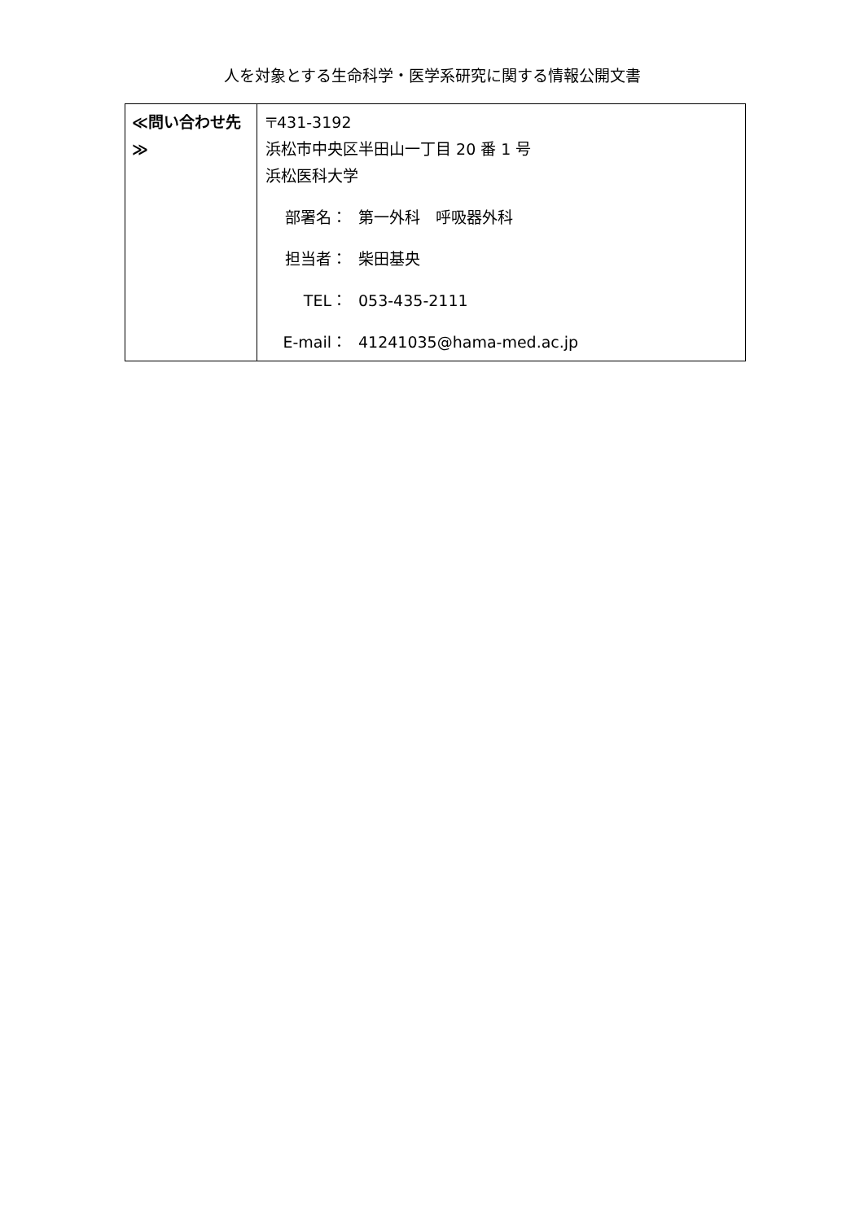人を対象とする生命科学・医学系研究に関する情報公開文書
| ≪問い合わせ先≫ | 〒431-3192 浜松市中央区半田山一丁目 20 番 1 号 浜松医科大学 部署名： 第一外科 呼吸器外科 担当者： 柴田基央 TEL： 053-435-2111 E-mail： 41241035@hama-med.ac.jp |